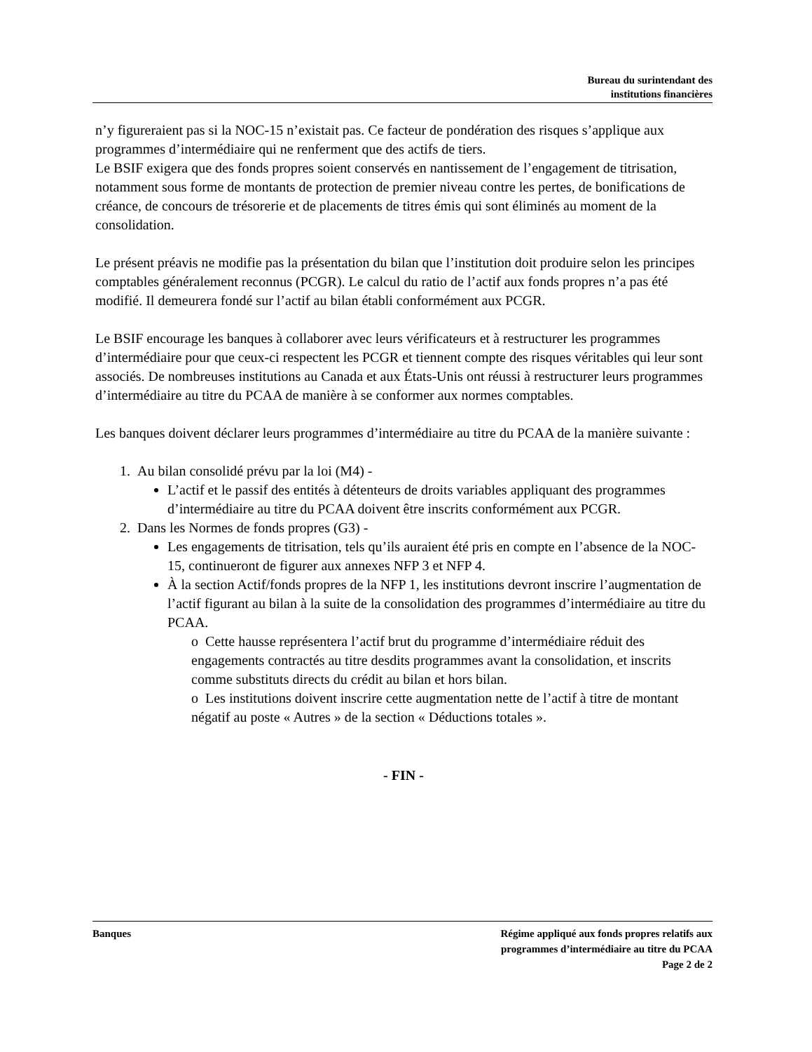Bureau du surintendant des
institutions financières
n’y figureraient pas si la NOC-15 n’existait pas. Ce facteur de pondération des risques s’applique aux programmes d’intermédiaire qui ne renferment que des actifs de tiers.
Le BSIF exigera que des fonds propres soient conservés en nantissement de l’engagement de titrisation, notamment sous forme de montants de protection de premier niveau contre les pertes, de bonifications de créance, de concours de trésorerie et de placements de titres émis qui sont éliminés au moment de la consolidation.
Le présent préavis ne modifie pas la présentation du bilan que l’institution doit produire selon les principes comptables généralement reconnus (PCGR). Le calcul du ratio de l’actif aux fonds propres n’a pas été modifié. Il demeurera fondé sur l’actif au bilan établi conformément aux PCGR.
Le BSIF encourage les banques à collaborer avec leurs vérificateurs et à restructurer les programmes d’intermédiaire pour que ceux-ci respectent les PCGR et tiennent compte des risques véritables qui leur sont associés. De nombreuses institutions au Canada et aux États-Unis ont réussi à restructurer leurs programmes d’intermédiaire au titre du PCAA de manière à se conformer aux normes comptables.
Les banques doivent déclarer leurs programmes d’intermédiaire au titre du PCAA de la manière suivante :
1. Au bilan consolidé prévu par la loi (M4) -
L’actif et le passif des entités à détenteurs de droits variables appliquant des programmes d’intermédiaire au titre du PCAA doivent être inscrits conformément aux PCGR.
2. Dans les Normes de fonds propres (G3) -
Les engagements de titrisation, tels qu’ils auraient été pris en compte en l’absence de la NOC-15, continueront de figurer aux annexes NFP 3 et NFP 4.
À la section Actif/fonds propres de la NFP 1, les institutions devront inscrire l’augmentation de l’actif figurant au bilan à la suite de la consolidation des programmes d’intermédiaire au titre du PCAA.
o Cette hausse représentera l’actif brut du programme d’intermédiaire réduit des engagements contractés au titre desdits programmes avant la consolidation, et inscrits comme substituts directs du crédit au bilan et hors bilan.
o Les institutions doivent inscrire cette augmentation nette de l’actif à titre de montant négatif au poste « Autres » de la section « Déductions totales ».
- FIN -
Banques Régime appliqué aux fonds propres relatifs aux
programmes d’intermédiaire au titre du PCAA
Page 2 de 2